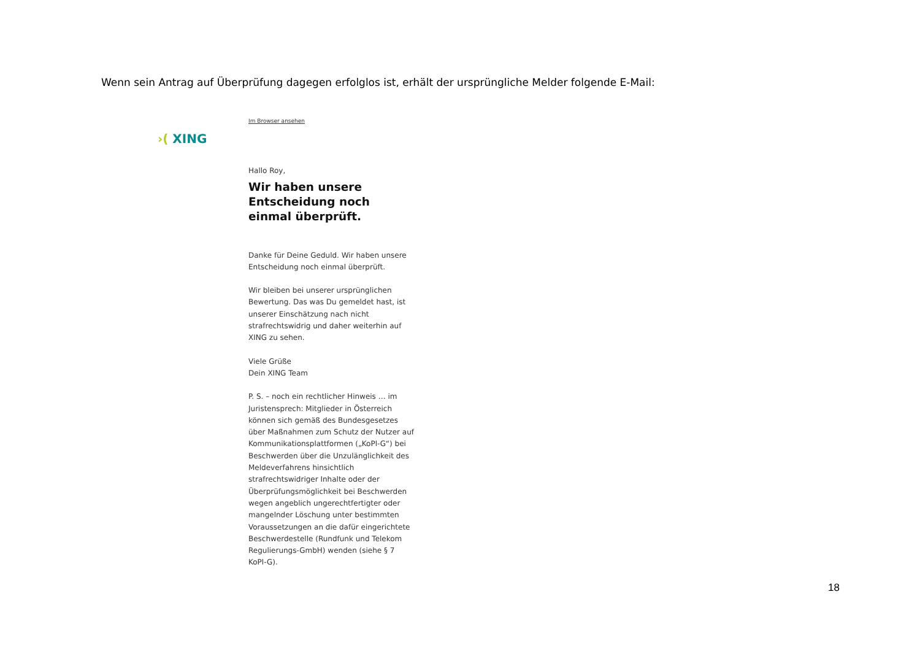Wenn sein Antrag auf Überprüfung dagegen erfolglos ist, erhält der ursprüngliche Melder folgende E-Mail:
›( XING
Im Browser ansehen
Hallo Roy,
Wir haben unsere Entscheidung noch einmal überprüft.
Danke für Deine Geduld. Wir haben unsere Entscheidung noch einmal überprüft.
Wir bleiben bei unserer ursprünglichen Bewertung. Das was Du gemeldet hast, ist unserer Einschätzung nach nicht strafrechtswidrig und daher weiterhin auf XING zu sehen.
Viele Grüße
Dein XING Team
P. S. – noch ein rechtlicher Hinweis … im Juristensprech: Mitglieder in Österreich können sich gemäß des Bundesgesetzes über Maßnahmen zum Schutz der Nutzer auf Kommunikationsplattformen („KoPl-G“) bei Beschwerden über die Unzulänglichkeit des Meldeverfahrens hinsichtlich strafrechtswidriger Inhalte oder der Überprüfungsmöglichkeit bei Beschwerden wegen angeblich ungerechtfertigter oder mangelnder Löschung unter bestimmten Voraussetzungen an die dafür eingerichtete Beschwerdestelle (Rundfunk und Telekom Regulierungs-GmbH) wenden (siehe § 7 KoPl-G).
18